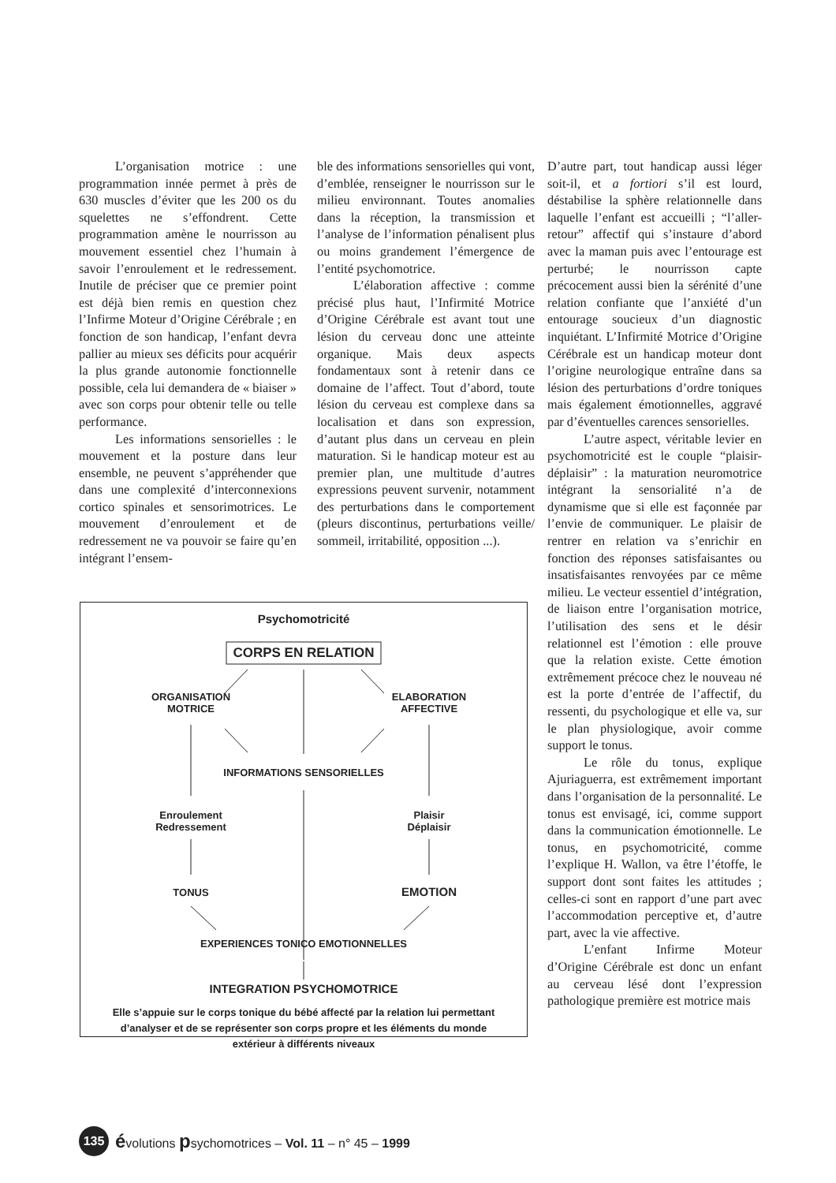L’organisation motrice : une programmation innée permet à près de 630 muscles d’éviter que les 200 os du squelettes ne s’effondrent. Cette programmation amène le nourrisson au mouvement essentiel chez l’humain à savoir l’enroulement et le redressement. Inutile de préciser que ce premier point est déjà bien remis en question chez l’Infirme Moteur d’Origine Cérébrale ; en fonction de son handicap, l’enfant devra pallier au mieux ses déficits pour acquérir la plus grande autonomie fonctionnelle possible, cela lui demandera de « biaiser » avec son corps pour obtenir telle ou telle performance.
Les informations sensorielles : le mouvement et la posture dans leur ensemble, ne peuvent s’appréhender que dans une complexité d’interconnexions cortico spinales et sensorimotrices. Le mouvement d’enroulement et de redressement ne va pouvoir se faire qu’en intégrant l’ensem-
ble des informations sensorielles qui vont, d’emblée, renseigner le nourrisson sur le milieu environnant. Toutes anomalies dans la réception, la transmission et l’analyse de l’information pénalisent plus ou moins grandement l’émergence de l’entité psychomotrice.
L’élaboration affective : comme précisé plus haut, l’Infirmité Motrice d’Origine Cérébrale est avant tout une lésion du cerveau donc une atteinte organique. Mais deux aspects fondamentaux sont à retenir dans ce domaine de l’affect. Tout d’abord, toute lésion du cerveau est complexe dans sa localisation et dans son expression, d’autant plus dans un cerveau en plein maturation. Si le handicap moteur est au premier plan, une multitude d’autres expressions peuvent survenir, notamment des perturbations dans le comportement (pleurs discontinus, perturbations veille/ sommeil, irritabilité, opposition ...).
D’autre part, tout handicap aussi léger soit-il, et a fortiori s’il est lourd, déstabilise la sphère relationnelle dans laquelle l’enfant est accueilli ; “l’aller-retour” affectif qui s’instaure d’abord avec la maman puis avec l’entourage est perturbé; le nourrisson capte précocement aussi bien la sérénité d’une relation confiante que l’anxiété d’un entourage soucieux d’un diagnostic inquiétant. L’Infirmité Motrice d’Origine Cérébrale est un handicap moteur dont l’origine neurologique entraîne dans sa lésion des perturbations d’ordre toniques mais également émotionnelles, aggravé par d’éventuelles carences sensorielles.
L’autre aspect, véritable levier en psychomotricité est le couple “plaisir-déplaisir” : la maturation neuromotrice intégrant la sensorialité n’a de dynamisme que si elle est façonnée par l’envie de communiquer. Le plaisir de rentrer en relation va s’enrichir en fonction des réponses satisfaisantes ou insatisfaisantes renvoyées par ce même milieu. Le vecteur essentiel d’intégration, de liaison entre l’organisation motrice, l’utilisation des sens et le désir relationnel est l’émotion : elle prouve que la relation existe. Cette émotion extrêmement précoce chez le nouveau né est la porte d’entrée de l’affectif, du ressenti, du psychologique et elle va, sur le plan physiologique, avoir comme support le tonus.
Le rôle du tonus, explique Ajuriaguerra, est extrêmement important dans l’organisation de la personnalité. Le tonus est envisagé, ici, comme support dans la communication émotionnelle. Le tonus, en psychomotricité, comme l’explique H. Wallon, va être l’étoffe, le support dont sont faites les attitudes ; celles-ci sont en rapport d’une part avec l’accommodation perceptive et, d’autre part, avec la vie affective.
L’enfant Infirme Moteur d’Origine Cérébrale est donc un enfant au cerveau lésé dont l’expression pathologique première est motrice mais
Psychomotricité
CORPS EN RELATION
ORGANISATION
MOTRICE
ELABORATION
AFFECTIVE
INFORMATIONS SENSORIELLES
Enroulement
Redressement
Plaisir
Déplaisir
TONUS EMOTION
EXPERIENCES TONICO EMOTIONNELLES
INTEGRATION PSYCHOMOTRICE
Elle s’appuie sur le corps tonique du bébé affecté par la relation lui permettant d’analyser et de se représenter son corps propre et les éléments du monde extérieur à différents niveaux
135 évolutions psychomotrices – Vol. 11 – n° 45 – 1999